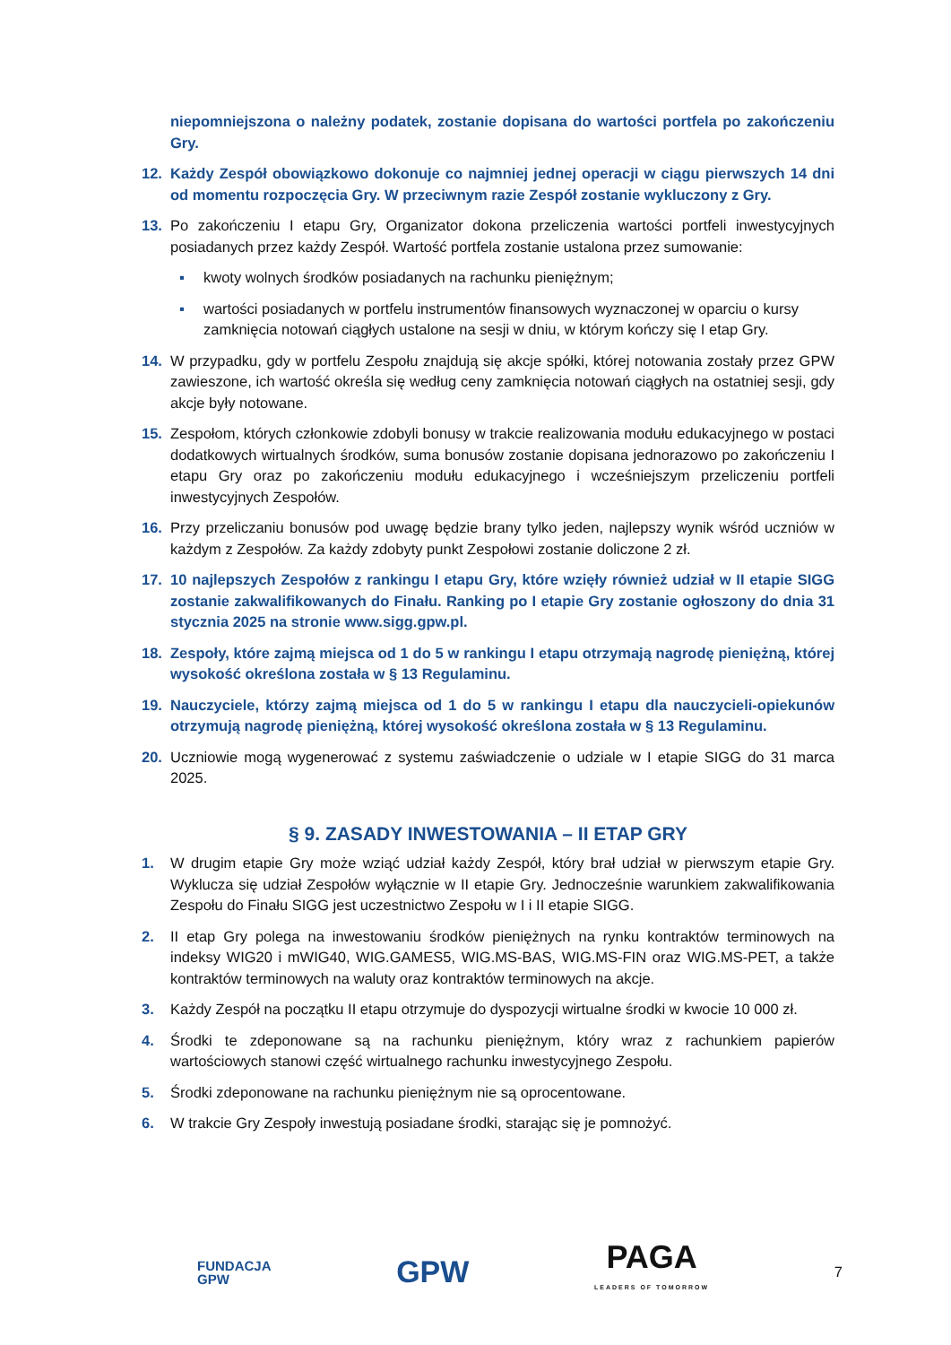niepomniejszona o należny podatek, zostanie dopisana do wartości portfela po zakończeniu Gry.
12. Każdy Zespół obowiązkowo dokonuje co najmniej jednej operacji w ciągu pierwszych 14 dni od momentu rozpoczęcia Gry. W przeciwnym razie Zespół zostanie wykluczony z Gry.
13. Po zakończeniu I etapu Gry, Organizator dokona przeliczenia wartości portfeli inwestycyjnych posiadanych przez każdy Zespół. Wartość portfela zostanie ustalona przez sumowanie:
▪ kwoty wolnych środków posiadanych na rachunku pieniężnym;
▪ wartości posiadanych w portfelu instrumentów finansowych wyznaczonej w oparciu o kursy zamknięcia notowań ciągłych ustalone na sesji w dniu, w którym kończy się I etap Gry.
14. W przypadku, gdy w portfelu Zespołu znajdują się akcje spółki, której notowania zostały przez GPW zawieszone, ich wartość określa się według ceny zamknięcia notowań ciągłych na ostatniej sesji, gdy akcje były notowane.
15. Zespołom, których członkowie zdobyli bonusy w trakcie realizowania modułu edukacyjnego w postaci dodatkowych wirtualnych środków, suma bonusów zostanie dopisana jednorazowo po zakończeniu I etapu Gry oraz po zakończeniu modułu edukacyjnego i wcześniejszym przeliczeniu portfeli inwestycyjnych Zespołów.
16. Przy przeliczaniu bonusów pod uwagę będzie brany tylko jeden, najlepszy wynik wśród uczniów w każdym z Zespołów. Za każdy zdobyty punkt Zespołowi zostanie doliczone 2 zł.
17. 10 najlepszych Zespołów z rankingu I etapu Gry, które wzięły również udział w II etapie SIGG zostanie zakwalifikowanych do Finału. Ranking po I etapie Gry zostanie ogłoszony do dnia 31 stycznia 2025 na stronie www.sigg.gpw.pl.
18. Zespoły, które zajmą miejsca od 1 do 5 w rankingu I etapu otrzymają nagrodę pieniężną, której wysokość określona została w § 13 Regulaminu.
19. Nauczyciele, którzy zajmą miejsca od 1 do 5 w rankingu I etapu dla nauczycieli-opiekunów otrzymują nagrodę pieniężną, której wysokość określona została w § 13 Regulaminu.
20. Uczniowie mogą wygenerować z systemu zaświadczenie o udziale w I etapie SIGG do 31 marca 2025.
§ 9. ZASADY INWESTOWANIA – II ETAP GRY
1. W drugim etapie Gry może wziąć udział każdy Zespół, który brał udział w pierwszym etapie Gry. Wyklucza się udział Zespołów wyłącznie w II etapie Gry. Jednocześnie warunkiem zakwalifikowania Zespołu do Finału SIGG jest uczestnictwo Zespołu w I i II etapie SIGG.
2. II etap Gry polega na inwestowaniu środków pieniężnych na rynku kontraktów terminowych na indeksy WIG20 i mWIG40, WIG.GAMES5, WIG.MS-BAS, WIG.MS-FIN oraz WIG.MS-PET, a także kontraktów terminowych na waluty oraz kontraktów terminowych na akcje.
3. Każdy Zespół na początku II etapu otrzymuje do dyspozycji wirtualne środki w kwocie 10 000 zł.
4. Środki te zdeponowane są na rachunku pieniężnym, który wraz z rachunkiem papierów wartościowych stanowi część wirtualnego rachunku inwestycyjnego Zespołu.
5. Środki zdeponowane na rachunku pieniężnym nie są oprocentowane.
6. W trakcie Gry Zespoły inwestują posiadane środki, starając się je pomnożyć.
FUNDACJA
GPW GPW PAGA
LEADERS OF TOMORROW 7